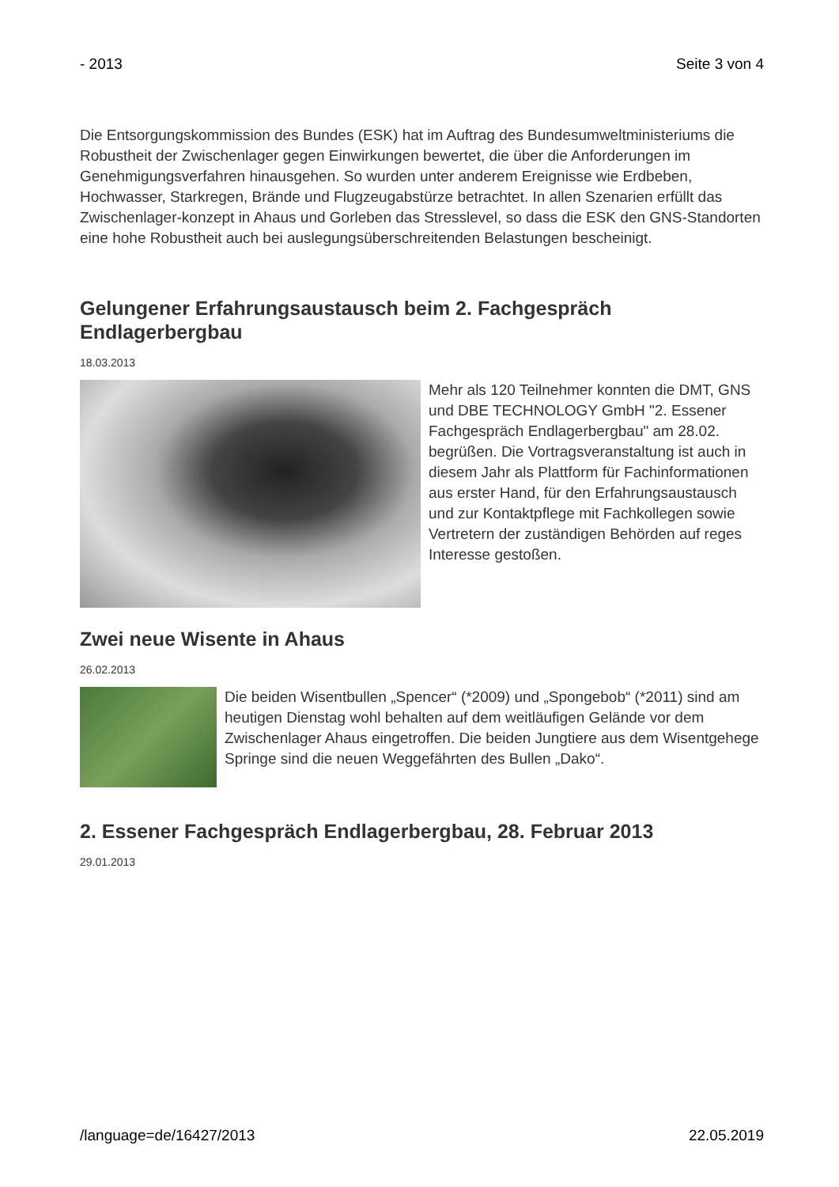- 2013 Seite 3 von 4
Die Entsorgungskommission des Bundes (ESK) hat im Auftrag des Bundesumweltministeriums die Robustheit der Zwischenlager gegen Einwirkungen bewertet, die über die Anforderungen im Genehmigungsverfahren hinausgehen. So wurden unter anderem Ereignisse wie Erdbeben, Hochwasser, Starkregen, Brände und Flugzeugabstürze betrachtet. In allen Szenarien erfüllt das Zwischenlager-konzept in Ahaus und Gorleben das Stresslevel, so dass die ESK den GNS-Standorten eine hohe Robustheit auch bei auslegungsüberschreitenden Belastungen bescheinigt.
Gelungener Erfahrungsaustausch beim 2. Fachgespräch Endlagerbergbau
18.03.2013
Mehr als 120 Teilnehmer konnten die DMT, GNS und DBE TECHNOLOGY GmbH "2. Essener Fachgespräch Endlagerbergbau" am 28.02. begrüßen. Die Vortragsveranstaltung ist auch in diesem Jahr als Plattform für Fachinformationen aus erster Hand, für den Erfahrungsaustausch und zur Kontaktpflege mit Fachkollegen sowie Vertretern der zuständigen Behörden auf reges Interesse gestoßen.
Zwei neue Wisente in Ahaus
26.02.2013
Die beiden Wisentbullen „Spencer“ (*2009) und „Spongebob“ (*2011) sind am heutigen Dienstag wohl behalten auf dem weitläufigen Gelände vor dem Zwischenlager Ahaus eingetroffen. Die beiden Jungtiere aus dem Wisentgehege Springe sind die neuen Weggefährten des Bullen „Dako“.
2. Essener Fachgespräch Endlagerbergbau, 28. Februar 2013
29.01.2013
/language=de/16427/2013 22.05.2019